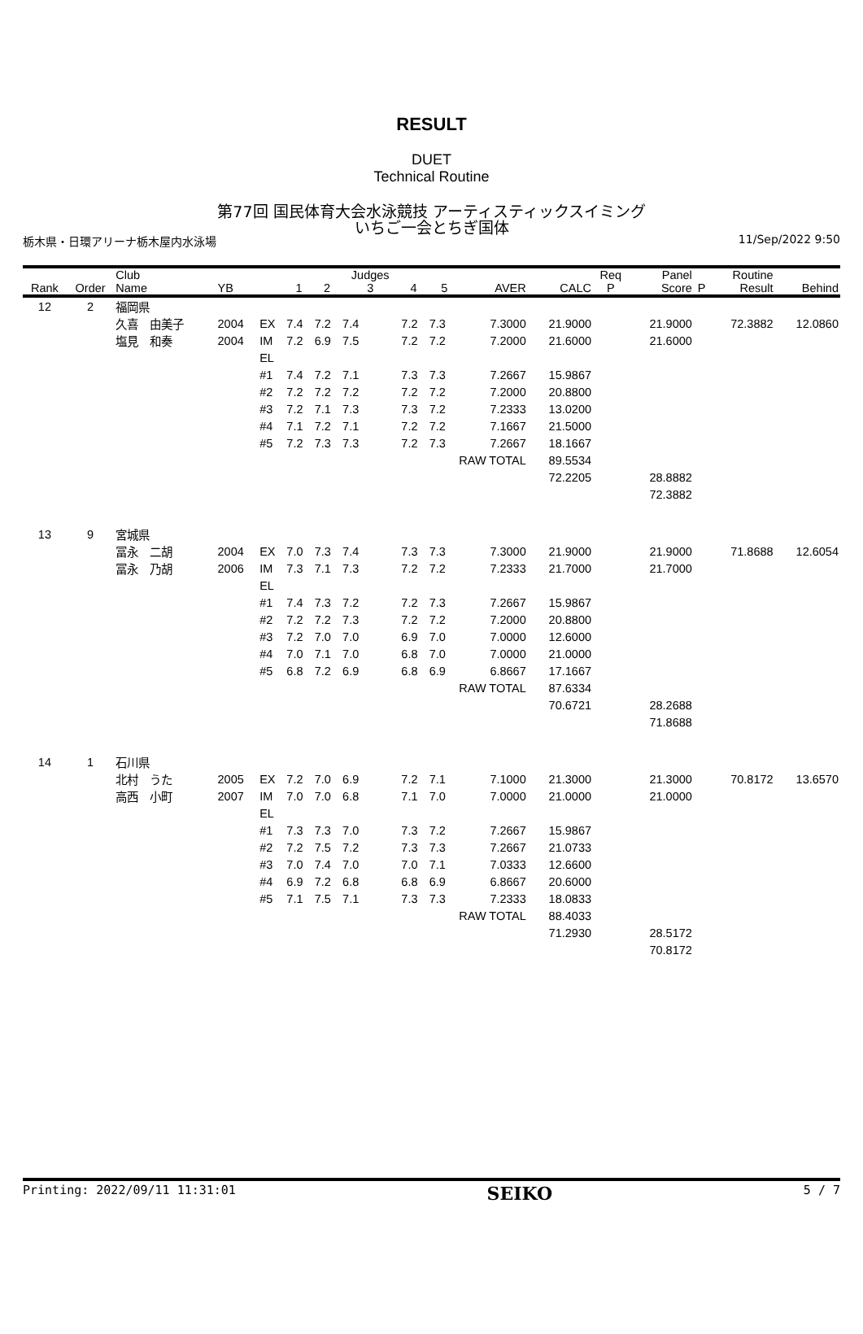RESULT
DUET
Technical Routine
第77回 国民体育大会水泳競技 アーティスティックスイミング
いちご一会とちぎ国体
栃木県・日環アリーナ栃木屋内水泳場 11/Sep/2022 9:50
| Rank | Order | Club Name | YB | | 1 | 2 | Judges 3 | 4 | 5 | AVER | CALC | Req P | Panel Score | P | Routine Result | Behind |
| --- | --- | --- | --- | --- | --- | --- | --- | --- | --- | --- | --- | --- | --- | --- | --- | --- |
| 12 | 2 | 福岡県 | | | | | | | | | | | | | | |
| | | 久喜 由美子 | 2004 | EX | 7.4 | 7.2 | 7.4 | 7.2 | 7.3 | 7.3000 | 21.9000 | | 21.9000 | | 72.3882 | 12.0860 |
| | | 塩見 和奏 | 2004 | IM | 7.2 | 6.9 | 7.5 | 7.2 | 7.2 | 7.2000 | 21.6000 | | 21.6000 | | | |
| | | | | EL | | | | | | | | | | | | |
| | | | | #1 | 7.4 | 7.2 | 7.1 | 7.3 | 7.3 | 7.2667 | 15.9867 | | | | | |
| | | | | #2 | 7.2 | 7.2 | 7.2 | 7.2 | 7.2 | 7.2000 | 20.8800 | | | | | |
| | | | | #3 | 7.2 | 7.1 | 7.3 | 7.3 | 7.2 | 7.2333 | 13.0200 | | | | | |
| | | | | #4 | 7.1 | 7.2 | 7.1 | 7.2 | 7.2 | 7.1667 | 21.5000 | | | | | |
| | | | | #5 | 7.2 | 7.3 | 7.3 | 7.2 | 7.3 | 7.2667 | 18.1667 | | | | | |
| | | | | | | | | | RAW TOTAL | | 89.5534 | | | | | |
| | | | | | | | | | | | 72.2205 | | 28.8882 | | | |
| | | | | | | | | | | | | | 72.3882 | | | |
| 13 | 9 | 宮城県 | | | | | | | | | | | | | | |
| | | 冨永 二胡 | 2004 | EX | 7.0 | 7.3 | 7.4 | 7.3 | 7.3 | 7.3000 | 21.9000 | | 21.9000 | | 71.8688 | 12.6054 |
| | | 冨永 乃胡 | 2006 | IM | 7.3 | 7.1 | 7.3 | 7.2 | 7.2 | 7.2333 | 21.7000 | | 21.7000 | | | |
| | | | | EL | | | | | | | | | | | | |
| | | | | #1 | 7.4 | 7.3 | 7.2 | 7.2 | 7.3 | 7.2667 | 15.9867 | | | | | |
| | | | | #2 | 7.2 | 7.2 | 7.3 | 7.2 | 7.2 | 7.2000 | 20.8800 | | | | | |
| | | | | #3 | 7.2 | 7.0 | 7.0 | 6.9 | 7.0 | 7.0000 | 12.6000 | | | | | |
| | | | | #4 | 7.0 | 7.1 | 7.0 | 6.8 | 7.0 | 7.0000 | 21.0000 | | | | | |
| | | | | #5 | 6.8 | 7.2 | 6.9 | 6.8 | 6.9 | 6.8667 | 17.1667 | | | | | |
| | | | | | | | | | RAW TOTAL | | 87.6334 | | | | | |
| | | | | | | | | | | | 70.6721 | | 28.2688 | | | |
| | | | | | | | | | | | | | 71.8688 | | | |
| 14 | 1 | 石川県 | | | | | | | | | | | | | | |
| | | 北村 うた | 2005 | EX | 7.2 | 7.0 | 6.9 | 7.2 | 7.1 | 7.1000 | 21.3000 | | 21.3000 | | 70.8172 | 13.6570 |
| | | 高西 小町 | 2007 | IM | 7.0 | 7.0 | 6.8 | 7.1 | 7.0 | 7.0000 | 21.0000 | | 21.0000 | | | |
| | | | | EL | | | | | | | | | | | | |
| | | | | #1 | 7.3 | 7.3 | 7.0 | 7.3 | 7.2 | 7.2667 | 15.9867 | | | | | |
| | | | | #2 | 7.2 | 7.5 | 7.2 | 7.3 | 7.3 | 7.2667 | 21.0733 | | | | | |
| | | | | #3 | 7.0 | 7.4 | 7.0 | 7.0 | 7.1 | 7.0333 | 12.6600 | | | | | |
| | | | | #4 | 6.9 | 7.2 | 6.8 | 6.8 | 6.9 | 6.8667 | 20.6000 | | | | | |
| | | | | #5 | 7.1 | 7.5 | 7.1 | 7.3 | 7.3 | 7.2333 | 18.0833 | | | | | |
| | | | | | | | | | RAW TOTAL | | 88.4033 | | | | | |
| | | | | | | | | | | | 71.2930 | | 28.5172 | | | |
| | | | | | | | | | | | | | 70.8172 | | | |
Printing: 2022/09/11 11:31:01 SEIKO 5 / 7